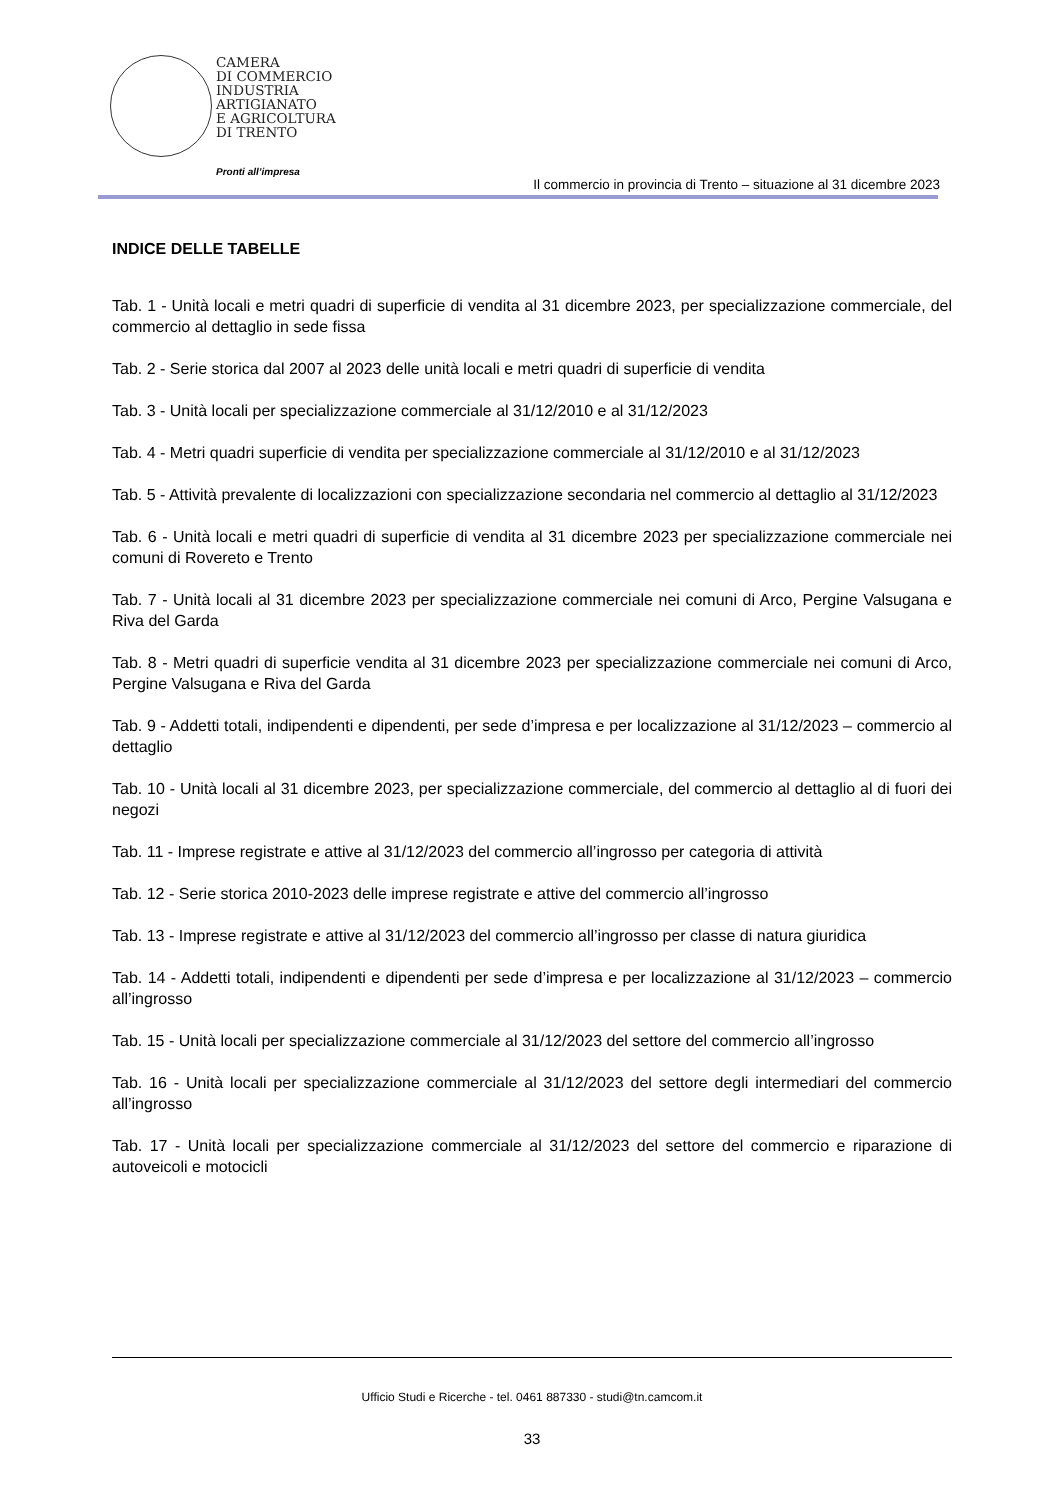CAMERA
DI COMMERCIO
INDUSTRIA
ARTIGIANATO
E AGRICOLTURA
DI TRENTO
Pronti all’impresa
Il commercio in provincia di Trento – situazione al 31 dicembre 2023
INDICE DELLE TABELLE
Tab. 1 - Unità locali e metri quadri di superficie di vendita al 31 dicembre 2023, per specializzazione commerciale, del commercio al dettaglio in sede fissa
Tab. 2 - Serie storica dal 2007 al 2023 delle unità locali e metri quadri di superficie di vendita
Tab. 3 - Unità locali per specializzazione commerciale al 31/12/2010 e al 31/12/2023
Tab. 4 - Metri quadri superficie di vendita per specializzazione commerciale al 31/12/2010 e al 31/12/2023
Tab. 5 - Attività prevalente di localizzazioni con specializzazione secondaria nel commercio al dettaglio al 31/12/2023
Tab. 6 - Unità locali e metri quadri di superficie di vendita al 31 dicembre 2023 per specializzazione commerciale nei comuni di Rovereto e Trento
Tab. 7 - Unità locali al 31 dicembre 2023 per specializzazione commerciale nei comuni di Arco, Pergine Valsugana e Riva del Garda
Tab. 8 - Metri quadri di superficie vendita al 31 dicembre 2023 per specializzazione commerciale nei comuni di Arco, Pergine Valsugana e Riva del Garda
Tab. 9 - Addetti totali, indipendenti e dipendenti, per sede d’impresa e per localizzazione al 31/12/2023 – commercio al dettaglio
Tab. 10 - Unità locali al 31 dicembre 2023, per specializzazione commerciale, del commercio al dettaglio al di fuori dei negozi
Tab. 11 - Imprese registrate e attive al 31/12/2023 del commercio all’ingrosso per categoria di attività
Tab. 12 - Serie storica 2010-2023 delle imprese registrate e attive del commercio all’ingrosso
Tab. 13 - Imprese registrate e attive al 31/12/2023 del commercio all’ingrosso per classe di natura giuridica
Tab. 14 - Addetti totali, indipendenti e dipendenti per sede d’impresa e per localizzazione al 31/12/2023 – commercio all’ingrosso
Tab. 15 - Unità locali per specializzazione commerciale al 31/12/2023 del settore del commercio all’ingrosso
Tab. 16 - Unità locali per specializzazione commerciale al 31/12/2023 del settore degli intermediari del commercio all’ingrosso
Tab. 17 - Unità locali per specializzazione commerciale al 31/12/2023 del settore del commercio e riparazione di autoveicoli e motocicli
Ufficio Studi e Ricerche - tel. 0461 887330 - studi@tn.camcom.it
33